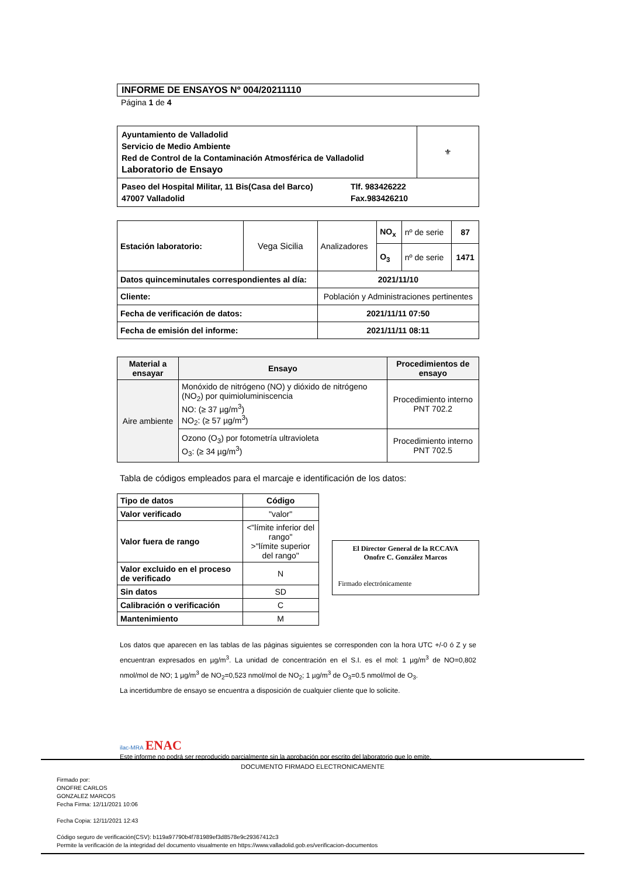INFORME DE ENSAYOS Nº 004/20211110
Página 1 de 4
| Ayuntamiento de Valladolid Servicio de Medio Ambiente Red de Control de la Contaminación Atmosférica de Valladolid Laboratorio de Ensayo | ⚜ |
| Paseo del Hospital Militar, 11 Bis(Casa del Barco) 47007 Valladolid Tlf. 983426222 Fax.983426210 | |
| Estación laboratorio: | Vega Sicilia | Analizadores | NO<sub>x</sub> | nº de serie | 87 |
| | | | O<sub>3</sub> | nº de serie | 1471 |
| Datos quinceminutales correspondientes al día: | | 2021/11/10 | | | |
| Cliente: | | Población y Administraciones pertinentes | | | |
| Fecha de verificación de datos: | | 2021/11/11 07:50 | | | |
| Fecha de emisión del informe: | | 2021/11/11 08:11 | | | |
| Material a ensayar | Ensayo | Procedimientos de ensayo |
| --- | --- | --- |
| Aire ambiente | Monóxido de nitrógeno (NO) y dióxido de nitrógeno (NO<sub>2</sub>) por quimioluminiscencia NO: (≥ 37 µg/m<sup>3</sup>) NO<sub>2</sub>: (≥ 57 µg/m<sup>3</sup>) | Procedimiento interno PNT 702.2 |
| | Ozono (O<sub>3</sub>) por fotometría ultravioleta O<sub>3</sub>: (≥ 34 µg/m<sup>3</sup>) | Procedimiento interno PNT 702.5 |
Tabla de códigos empleados para el marcaje e identificación de los datos:
| Tipo de datos | Código |
| --- | --- |
| Valor verificado | "valor" |
| Valor fuera de rango | <"límite inferior del rango" >"límite superior del rango" |
| Valor excluido en el proceso de verificado | N |
| Sin datos | SD |
| Calibración o verificación | C |
| Mantenimiento | M |
El Director General de la RCCAVA
Onofre C. González Marcos
Firmado electrónicamente
Los datos que aparecen en las tablas de las páginas siguientes se corresponden con la hora UTC +/-0 ó Z y se encuentran expresados en µg/m<sup>3</sup>. La unidad de concentración en el S.I. es el mol: 1 µg/m<sup>3</sup> de NO=0,802 nmol/mol de NO; 1 µg/m<sup>3</sup> de NO<sub>2</sub>=0,523 nmol/mol de NO<sub>2</sub>; 1 µg/m<sup>3</sup> de O<sub>3</sub>=0.5 nmol/mol de O<sub>3</sub>.
La incertidumbre de ensayo se encuentra a disposición de cualquier cliente que lo solicite.
ilac-MRA ENAC
Este informe no podrá ser reproducido parcialmente sin la aprobación por escrito del laboratorio que lo emite.
DOCUMENTO FIRMADO ELECTRONICAMENTE
Firmado por:
ONOFRE CARLOS
GONZALEZ MARCOS
Fecha Firma: 12/11/2021 10:06
Fecha Copia: 12/11/2021 12:43
Código seguro de verificación(CSV): b119a97790b4f781989ef3d8578e9c29367412c3
Permite la verificación de la integridad del documento visualmente en https://www.valladolid.gob.es/verificacion-documentos